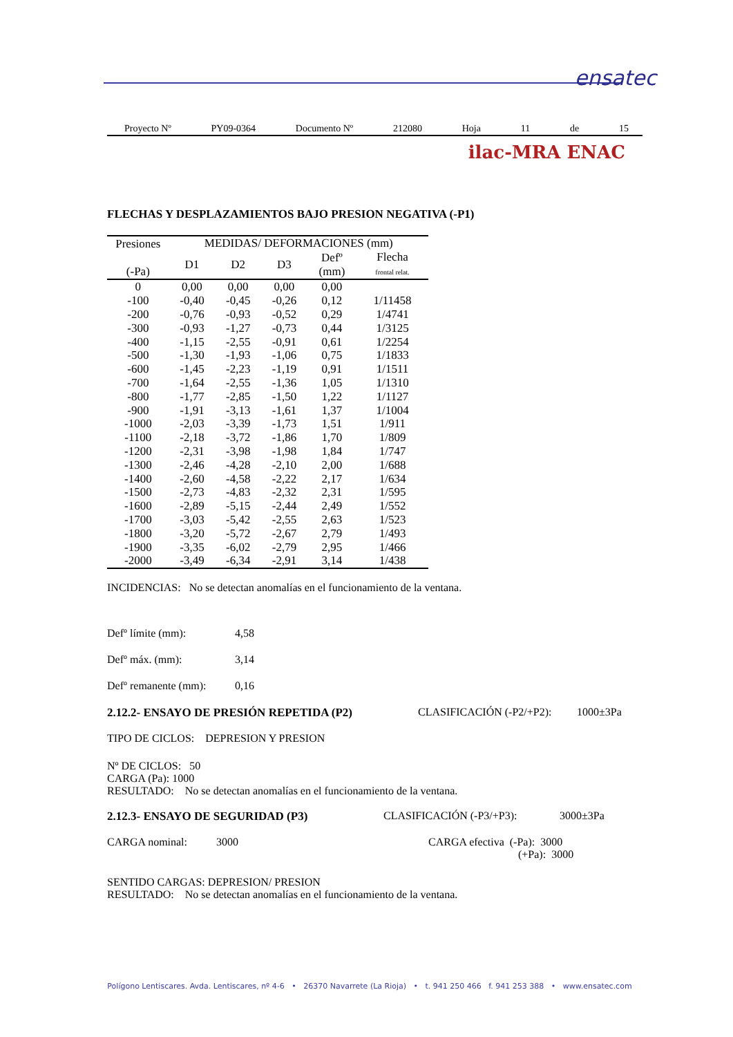ensatec
Proyecto Nº PY09-0364 Documento Nº 212080 Hoja 11 de 15
ilac-MRA ENAC
FLECHAS Y DESPLAZAMIENTOS BAJO PRESION NEGATIVA (-P1)
| Presiones (-Pa) | MEDIDAS/ DEFORMACIONES (mm) | | | | |
| --- | --- | --- | --- | --- | --- |
| | D1 | D2 | D3 | Defº (mm) | Flecha frontal relat. |
| 0 | 0,00 | 0,00 | 0,00 | 0,00 | |
| -100 | -0,40 | -0,45 | -0,26 | 0,12 | 1/11458 |
| -200 | -0,76 | -0,93 | -0,52 | 0,29 | 1/4741 |
| -300 | -0,93 | -1,27 | -0,73 | 0,44 | 1/3125 |
| -400 | -1,15 | -2,55 | -0,91 | 0,61 | 1/2254 |
| -500 | -1,30 | -1,93 | -1,06 | 0,75 | 1/1833 |
| -600 | -1,45 | -2,23 | -1,19 | 0,91 | 1/1511 |
| -700 | -1,64 | -2,55 | -1,36 | 1,05 | 1/1310 |
| -800 | -1,77 | -2,85 | -1,50 | 1,22 | 1/1127 |
| -900 | -1,91 | -3,13 | -1,61 | 1,37 | 1/1004 |
| -1000 | -2,03 | -3,39 | -1,73 | 1,51 | 1/911 |
| -1100 | -2,18 | -3,72 | -1,86 | 1,70 | 1/809 |
| -1200 | -2,31 | -3,98 | -1,98 | 1,84 | 1/747 |
| -1300 | -2,46 | -4,28 | -2,10 | 2,00 | 1/688 |
| -1400 | -2,60 | -4,58 | -2,22 | 2,17 | 1/634 |
| -1500 | -2,73 | -4,83 | -2,32 | 2,31 | 1/595 |
| -1600 | -2,89 | -5,15 | -2,44 | 2,49 | 1/552 |
| -1700 | -3,03 | -5,42 | -2,55 | 2,63 | 1/523 |
| -1800 | -3,20 | -5,72 | -2,67 | 2,79 | 1/493 |
| -1900 | -3,35 | -6,02 | -2,79 | 2,95 | 1/466 |
| -2000 | -3,49 | -6,34 | -2,91 | 3,14 | 1/438 |
INCIDENCIAS: No se detectan anomalías en el funcionamiento de la ventana.
Defº límite (mm): 4,58
Defº máx. (mm): 3,14
Defº remanente (mm):
0,16
2.12.2- ENSAYO DE PRESIÓN REPETIDA (P2) CLASIFICACIÓN (-P2/+P2):
1000±3Pa
TIPO DE CICLOS: DEPRESION Y PRESION
Nº DE CICLOS: 50
CARGA (Pa): 1000
RESULTADO: No se detectan anomalías en el funcionamiento de la ventana.
2.12.3- ENSAYO DE SEGURIDAD (P3) CLASIFICACIÓN (-P3/+P3): 3000±3Pa
CARGA nominal: 3000 CARGA efectiva (-Pa): 3000
(+Pa): 3000
SENTIDO CARGAS: DEPRESION/ PRESION
RESULTADO: No se detectan anomalías en el funcionamiento de la ventana.
Polígono Lentiscares. Avda. Lentiscares, nº 4-6 • 26370 Navarrete (La Rioja) • t. 941 250 466 f. 941 253 388 • www.ensatec.com